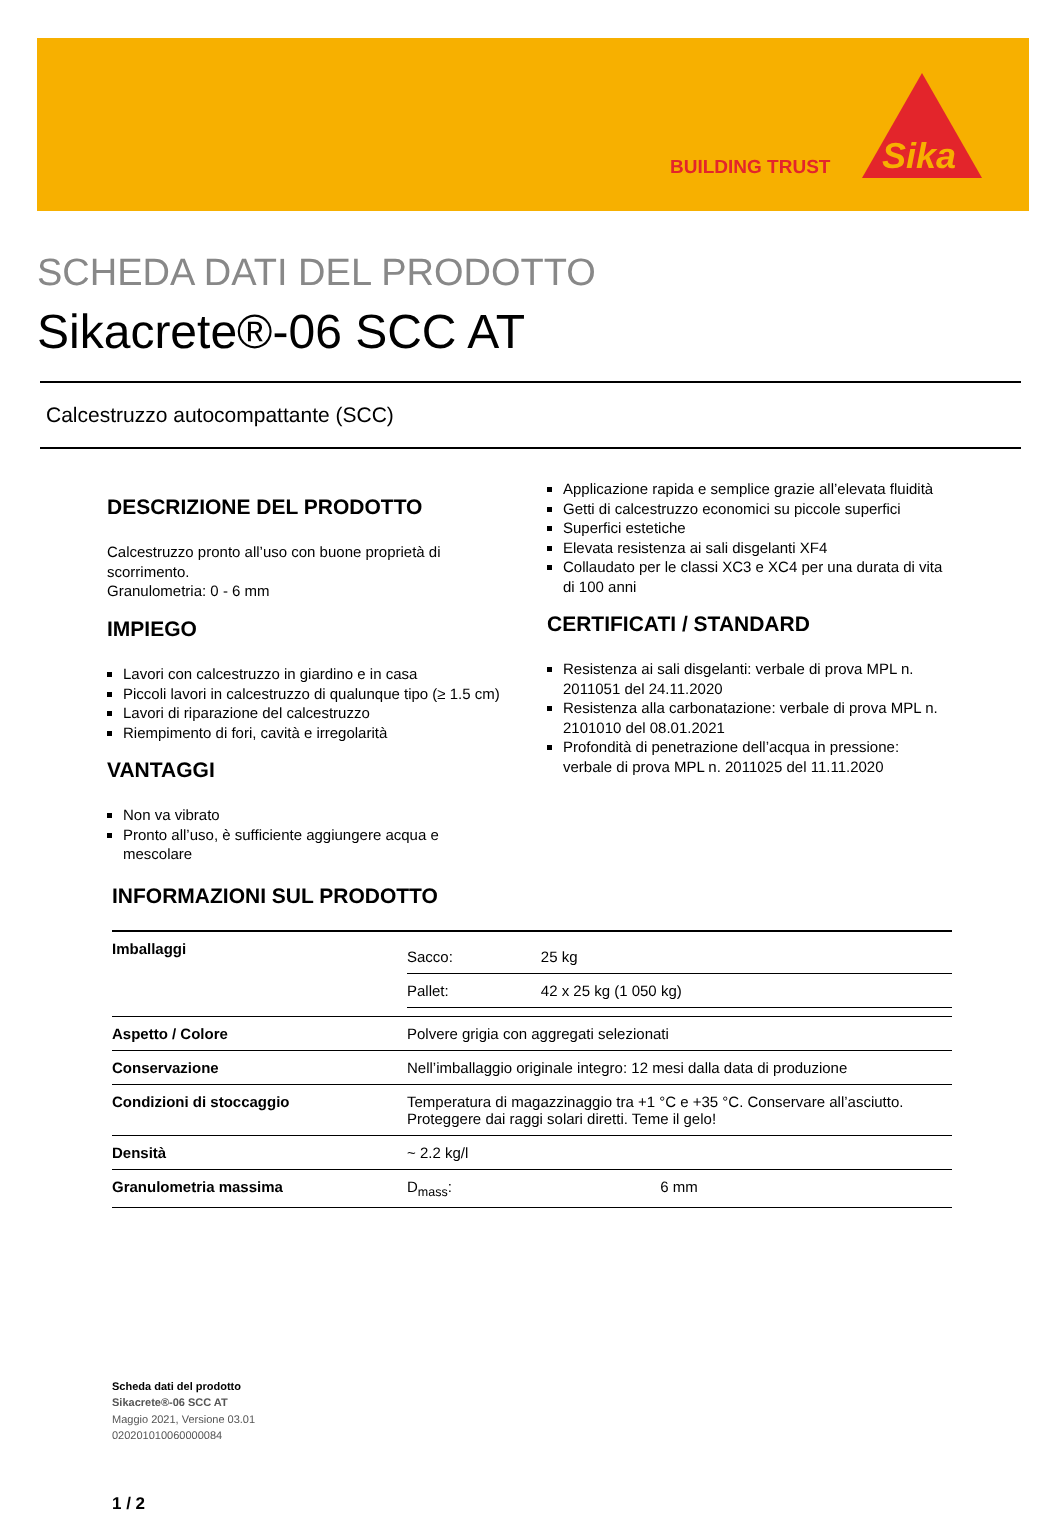BUILDING TRUST
Sika
SCHEDA DATI DEL PRODOTTO
Sikacrete®-06 SCC AT
Calcestruzzo autocompattante (SCC)
DESCRIZIONE DEL PRODOTTO
Calcestruzzo pronto all’uso con buone proprietà di scorrimento.
Granulometria: 0 - 6 mm
IMPIEGO
Lavori con calcestruzzo in giardino e in casa
Piccoli lavori in calcestruzzo di qualunque tipo (≥ 1.5 cm)
Lavori di riparazione del calcestruzzo
Riempimento di fori, cavità e irregolarità
VANTAGGI
Non va vibrato
Pronto all’uso, è sufficiente aggiungere acqua e mescolare
Applicazione rapida e semplice grazie all’elevata fluidità
Getti di calcestruzzo economici su piccole superfici
Superfici estetiche
Elevata resistenza ai sali disgelanti XF4
Collaudato per le classi XC3 e XC4 per una durata di vita di 100 anni
CERTIFICATI / STANDARD
Resistenza ai sali disgelanti: verbale di prova MPL n. 2011051 del 24.11.2020
Resistenza alla carbonatazione: verbale di prova MPL n. 2101010 del 08.01.2021
Profondità di penetrazione dell’acqua in pressione: verbale di prova MPL n. 2011025 del 11.11.2020
INFORMAZIONI SUL PRODOTTO
| Imballaggi | / Sacco: / 25 kg / / Pallet: / 42 x 25 kg (1 050 kg) / |
| Aspetto / Colore | Polvere grigia con aggregati selezionati |
| Conservazione | Nell’imballaggio originale integro: 12 mesi dalla data di produzione |
| Condizioni di stoccaggio | Temperatura di magazzinaggio tra +1 °C e +35 °C. Conservare all’asciutto. Proteggere dai raggi solari diretti. Teme il gelo! |
| Densità | ~ 2.2 kg/l |
| Granulometria massima | D<sub>mass</sub>: 6 mm |
Scheda dati del prodotto
Sikacrete®-06 SCC AT
Maggio 2021, Versione 03.01
020201010060000084
1 / 2